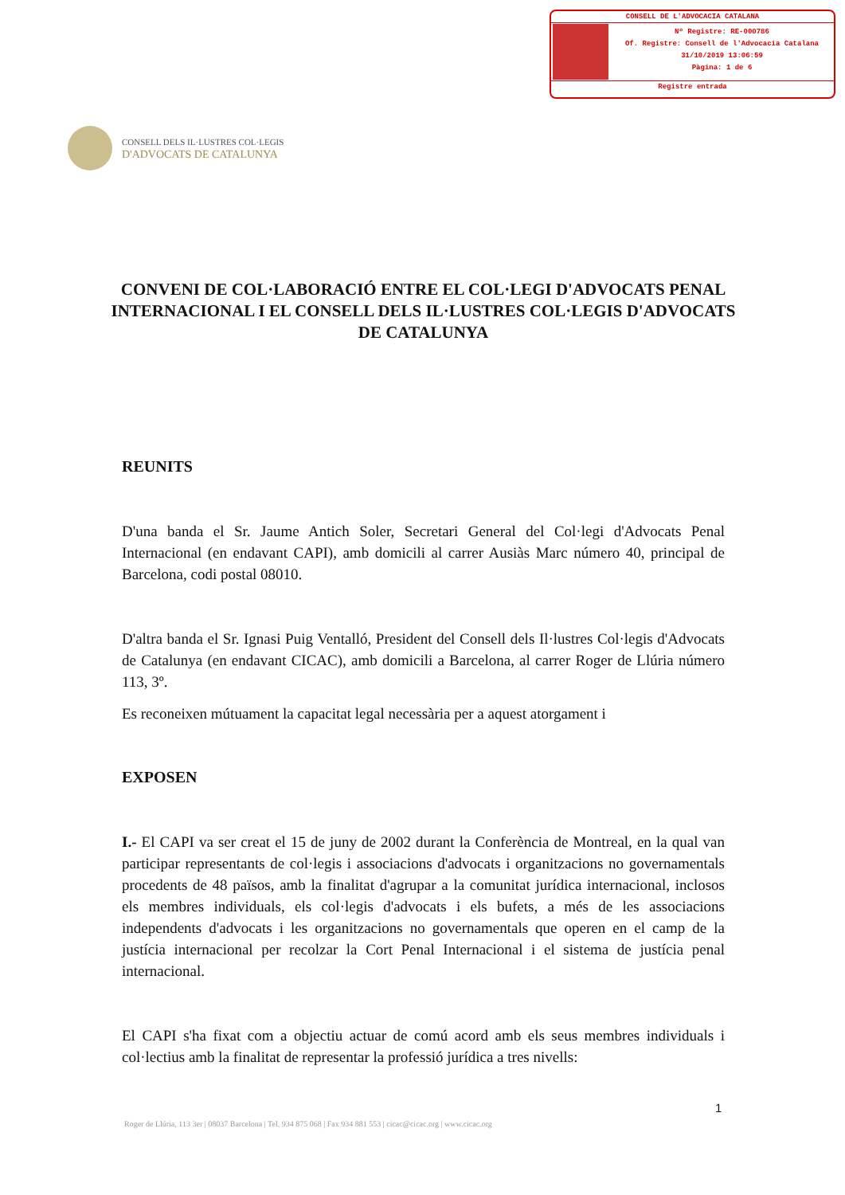CONSELL DE L'ADVOCACIA CATALANA
Nº Registre: RE-000786
Of. Registre: Consell de l'Advocacia Catalana
31/10/2019 13:06:59
Pàgina: 1 de 6
Registre entrada
CONSELL DELS IL·LUSTRES COL·LEGIS
D'ADVOCATS DE CATALUNYA
CONVENI DE COL·LABORACIÓ ENTRE EL COL·LEGI D'ADVOCATS PENAL INTERNACIONAL I EL CONSELL DELS IL·LUSTRES COL·LEGIS D'ADVOCATS DE CATALUNYA
REUNITS
D'una banda el Sr. Jaume Antich Soler, Secretari General del Col·legi d'Advocats Penal Internacional (en endavant CAPI), amb domicili al carrer Ausiàs Marc número 40, principal de Barcelona, codi postal 08010.
D'altra banda el Sr. Ignasi Puig Ventalló, President del Consell dels Il·lustres Col·legis d'Advocats de Catalunya (en endavant CICAC), amb domicili a Barcelona, al carrer Roger de Llúria número 113, 3º.
Es reconeixen mútuament la capacitat legal necessària per a aquest atorgament i
EXPOSEN
I.- El CAPI va ser creat el 15 de juny de 2002 durant la Conferència de Montreal, en la qual van participar representants de col·legis i associacions d'advocats i organitzacions no governamentals procedents de 48 països, amb la finalitat d'agrupar a la comunitat jurídica internacional, inclosos els membres individuals, els col·legis d'advocats i els bufets, a més de les associacions independents d'advocats i les organitzacions no governamentals que operen en el camp de la justícia internacional per recolzar la Cort Penal Internacional i el sistema de justícia penal internacional.
El CAPI s'ha fixat com a objectiu actuar de comú acord amb els seus membres individuals i col·lectius amb la finalitat de representar la professió jurídica a tres nivells:
1
Roger de Llúria, 113 3er | 08037 Barcelona | Tel. 934 875 068 | Fax 934 881 553 | cicac@cicac.org | www.cicac.org